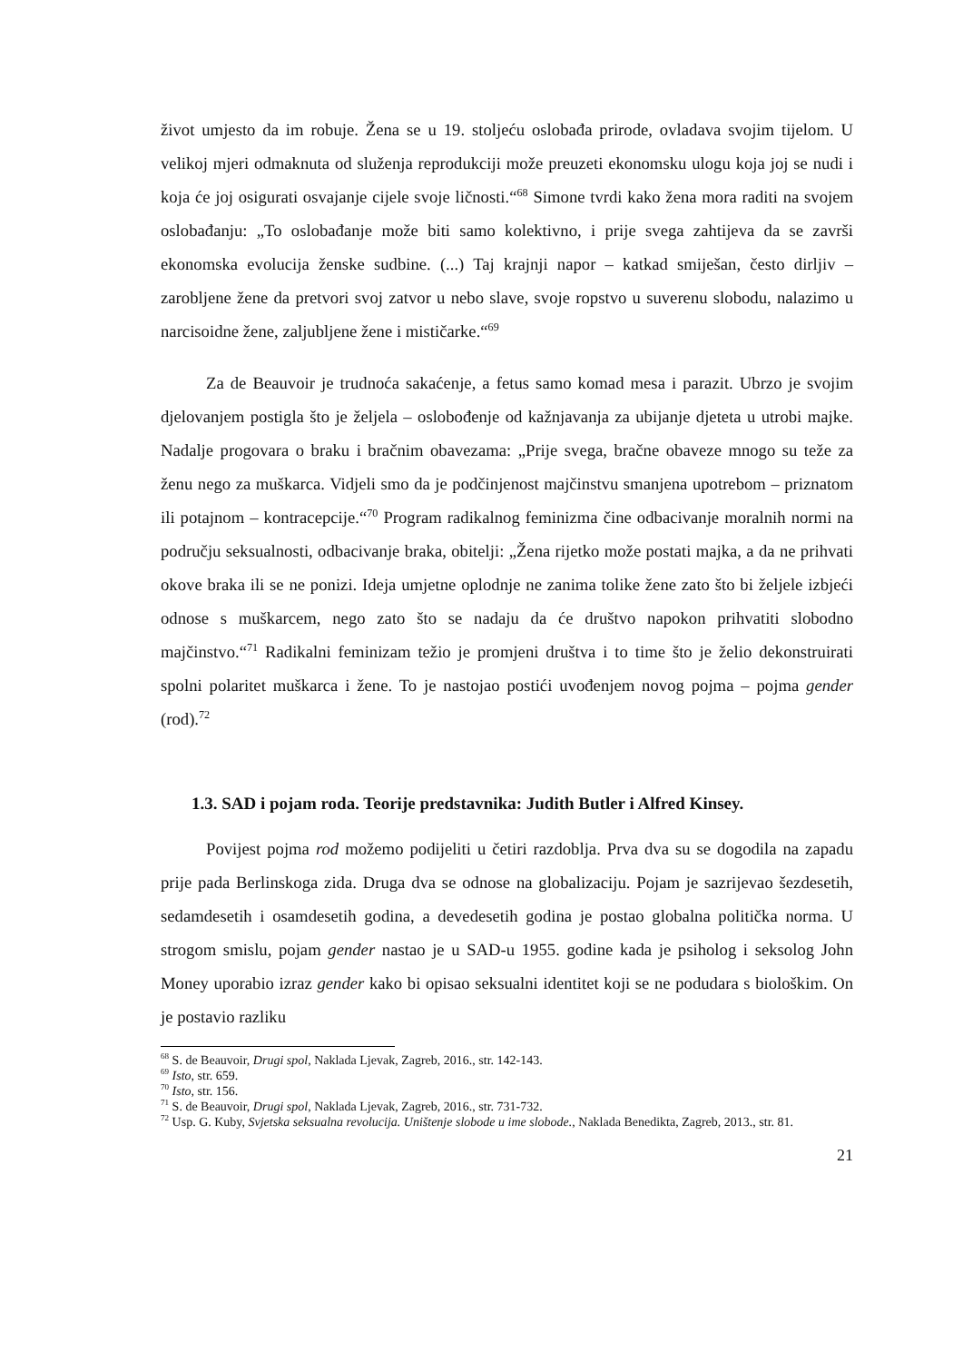život umjesto da im robuje. Žena se u 19. stoljeću oslobađa prirode, ovladava svojim tijelom. U velikoj mjeri odmaknuta od služenja reprodukciji može preuzeti ekonomsku ulogu koja joj se nudi i koja će joj osigurati osvajanje cijele svoje ličnosti.“<sup>68</sup> Simone tvrdi kako žena mora raditi na svojem oslobađanju: „To oslobađanje može biti samo kolektivno, i prije svega zahtijeva da se završi ekonomska evolucija ženske sudbine. (...) Taj krajnji napor – katkad smiješan, često dirljiv – zarobljene žene da pretvori svoj zatvor u nebo slave, svoje ropstvo u suverenu slobodu, nalazimo u narcisoidne žene, zaljubljene žene i mističarke.“<sup>69</sup>
Za de Beauvoir je trudnoća sakaćenje, a fetus samo komad mesa i parazit. Ubrzo je svojim djelovanjem postigla što je željela – oslobođenje od kažnjavanja za ubijanje djeteta u utrobi majke. Nadalje progovara o braku i bračnim obavezama: „Prije svega, bračne obaveze mnogo su teže za ženu nego za muškarca. Vidjeli smo da je podčinjenost majčinstvu smanjena upotrebom – priznatom ili potajnom – kontracepcije.“<sup>70</sup> Program radikalnog feminizma čine odbacivanje moralnih normi na području seksualnosti, odbacivanje braka, obitelji: „Žena rijetko može postati majka, a da ne prihvati okove braka ili se ne ponizi. Ideja umjetne oplodnje ne zanima tolike žene zato što bi željele izbjeći odnose s muškarcem, nego zato što se nadaju da će društvo napokon prihvatiti slobodno majčinstvo.“<sup>71</sup> Radikalni feminizam težio je promjeni društva i to time što je želio dekonstruirati spolni polaritet muškarca i žene. To je nastojao postići uvođenjem novog pojma – pojma gender (rod).<sup>72</sup>
1.3. SAD i pojam roda. Teorije predstavnika: Judith Butler i Alfred Kinsey.
Povijest pojma rod možemo podijeliti u četiri razdoblja. Prva dva su se dogodila na zapadu prije pada Berlinskoga zida. Druga dva se odnose na globalizaciju. Pojam je sazrijevao šezdesetih, sedamdesetih i osamdesetih godina, a devedesetih godina je postao globalna politička norma. U strogom smislu, pojam gender nastao je u SAD-u 1955. godine kada je psiholog i seksolog John Money uporabio izraz gender kako bi opisao seksualni identitet koji se ne podudara s biološkim. On je postavio razliku
<sup>68</sup> S. de Beauvoir, Drugi spol, Naklada Ljevak, Zagreb, 2016., str. 142-143.
<sup>69</sup> Isto, str. 659.
<sup>70</sup> Isto, str. 156.
<sup>71</sup> S. de Beauvoir, Drugi spol, Naklada Ljevak, Zagreb, 2016., str. 731-732.
<sup>72</sup> Usp. G. Kuby, Svjetska seksualna revolucija. Uništenje slobode u ime slobode., Naklada Benedikta, Zagreb, 2013., str. 81.
21